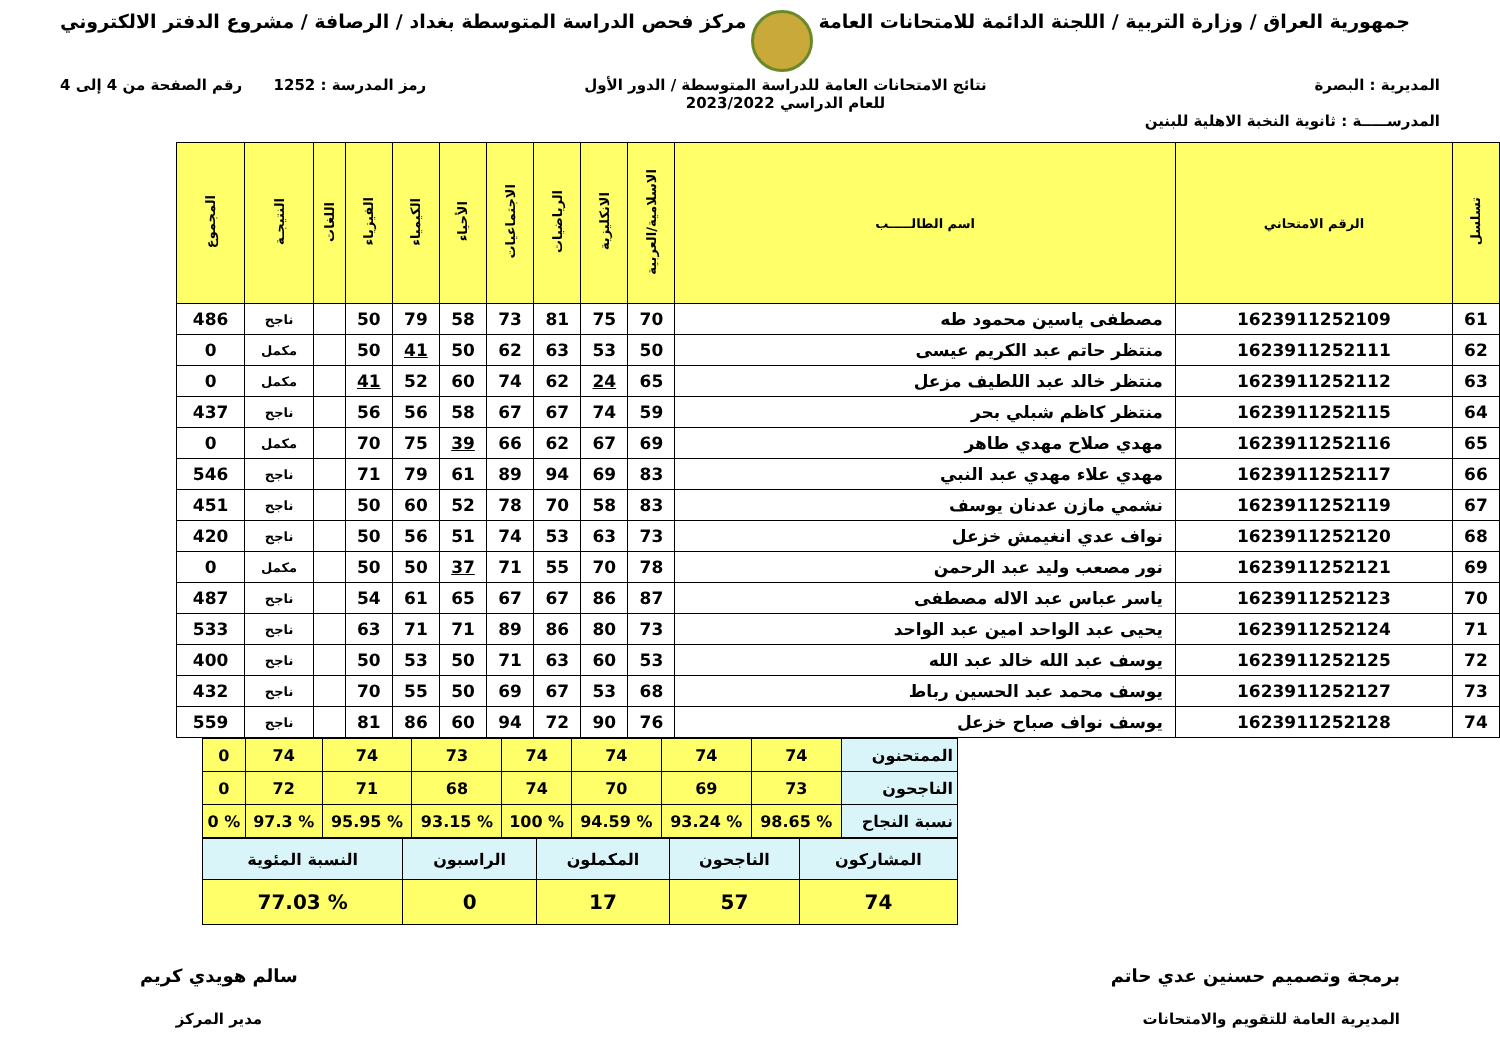جمهورية العراق / وزارة التربية / اللجنة الدائمة للامتحانات العامة
مركز فحص الدراسة المتوسطة بغداد / الرصافة / مشروع الدفتر الالكتروني
المديرية : البصرة
المدرســـــة : ثانوية النخبة الاهلية للبنين
نتائج الامتحانات العامة للدراسة المتوسطة / الدور الأول
للعام الدراسي 2023/2022
رمز المدرسة : 1252 رقم الصفحة من 4 إلى 4
| تسلسل | الرقم الامتحاني | اسم الطالـــــب | الاسلامية/العربية | الانكليزية | الرياضيات | الاجتماعيات | الأحياء | الكيمياء | الفيزياء | اللغات | النتيجـة | المجموع |
| --- | --- | --- | --- | --- | --- | --- | --- | --- | --- | --- | --- | --- |
| 61 | 1623911252109 | مصطفى ياسين محمود طه | 70 | 75 | 81 | 73 | 58 | 79 | 50 | | ناجح | 486 |
| 62 | 1623911252111 | منتظر حاتم عبد الكريم عيسى | 50 | 53 | 63 | 62 | 50 | 41 | 50 | | مكمل | 0 |
| 63 | 1623911252112 | منتظر خالد عبد اللطيف مزعل | 65 | 24 | 62 | 74 | 60 | 52 | 41 | | مكمل | 0 |
| 64 | 1623911252115 | منتظر كاظم شبلي بحر | 59 | 74 | 67 | 67 | 58 | 56 | 56 | | ناجح | 437 |
| 65 | 1623911252116 | مهدي صلاح مهدي طاهر | 69 | 67 | 62 | 66 | 39 | 75 | 70 | | مكمل | 0 |
| 66 | 1623911252117 | مهدي علاء مهدي عبد النبي | 83 | 69 | 94 | 89 | 61 | 79 | 71 | | ناجح | 546 |
| 67 | 1623911252119 | نشمي مازن عدنان يوسف | 83 | 58 | 70 | 78 | 52 | 60 | 50 | | ناجح | 451 |
| 68 | 1623911252120 | نواف عدي انغيمش خزعل | 73 | 63 | 53 | 74 | 51 | 56 | 50 | | ناجح | 420 |
| 69 | 1623911252121 | نور مصعب وليد عبد الرحمن | 78 | 70 | 55 | 71 | 37 | 50 | 50 | | مكمل | 0 |
| 70 | 1623911252123 | ياسر عباس عبد الاله مصطفى | 87 | 86 | 67 | 67 | 65 | 61 | 54 | | ناجح | 487 |
| 71 | 1623911252124 | يحيى عبد الواحد امين عبد الواحد | 73 | 80 | 86 | 89 | 71 | 71 | 63 | | ناجح | 533 |
| 72 | 1623911252125 | يوسف عبد الله خالد عبد الله | 53 | 60 | 63 | 71 | 50 | 53 | 50 | | ناجح | 400 |
| 73 | 1623911252127 | يوسف محمد عبد الحسين رباط | 68 | 53 | 67 | 69 | 50 | 55 | 70 | | ناجح | 432 |
| 74 | 1623911252128 | يوسف نواف صباح خزعل | 76 | 90 | 72 | 94 | 60 | 86 | 81 | | ناجح | 559 |
| الممتحنون | 74 | 74 | 74 | 74 | 73 | 74 | 74 | 0 |
| الناجحون | 73 | 69 | 70 | 74 | 68 | 71 | 72 | 0 |
| نسبة النجاح | % 98.65 | % 93.24 | % 94.59 | % 100 | % 93.15 | % 95.95 | % 97.3 | % 0 |
| المشاركون | الناجحون | المكملون | الراسبون | النسبة المئوية |
| 74 | 57 | 17 | 0 | % 77.03 |
برمجة وتصميم حسنين عدي حاتم
المديرية العامة للتقويم والامتحانات
سالم هويدي كريم
مدير المركز